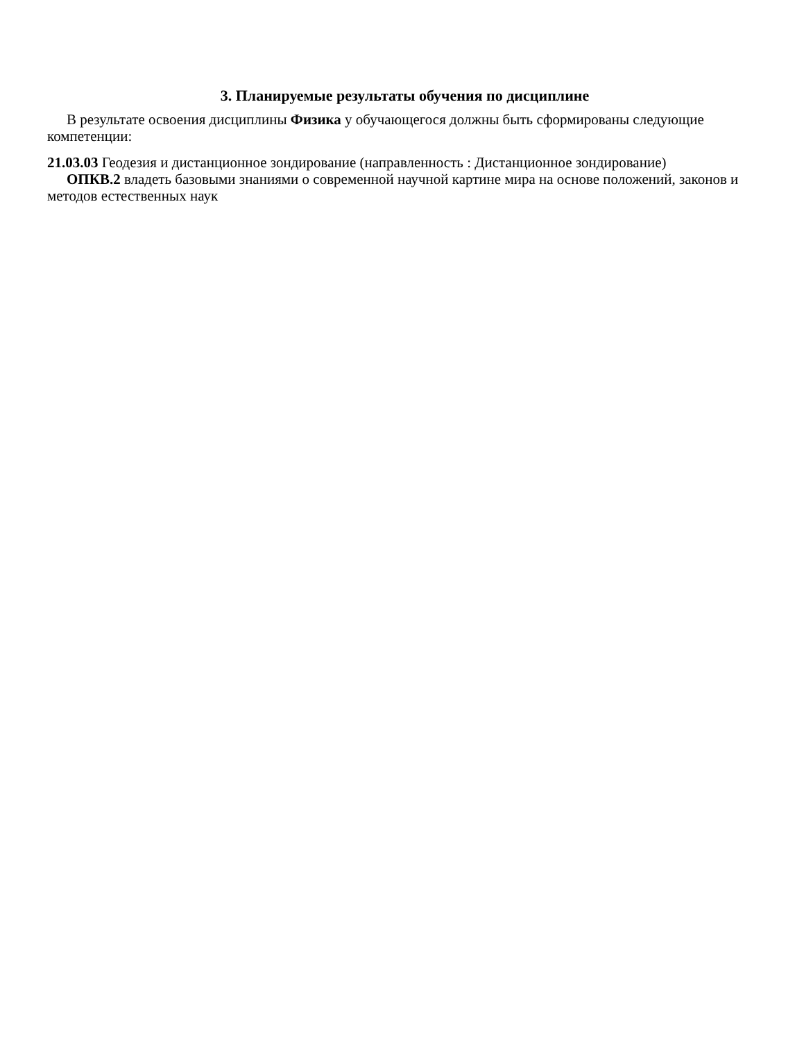3. Планируемые результаты обучения по дисциплине
В результате освоения дисциплины Физика у обучающегося должны быть сформированы следующие компетенции:
21.03.03 Геодезия и дистанционное зондирование (направленность : Дистанционное зондирование)
ОПКВ.2 владеть базовыми знаниями о современной научной картине мира на основе положений, законов и методов естественных наук